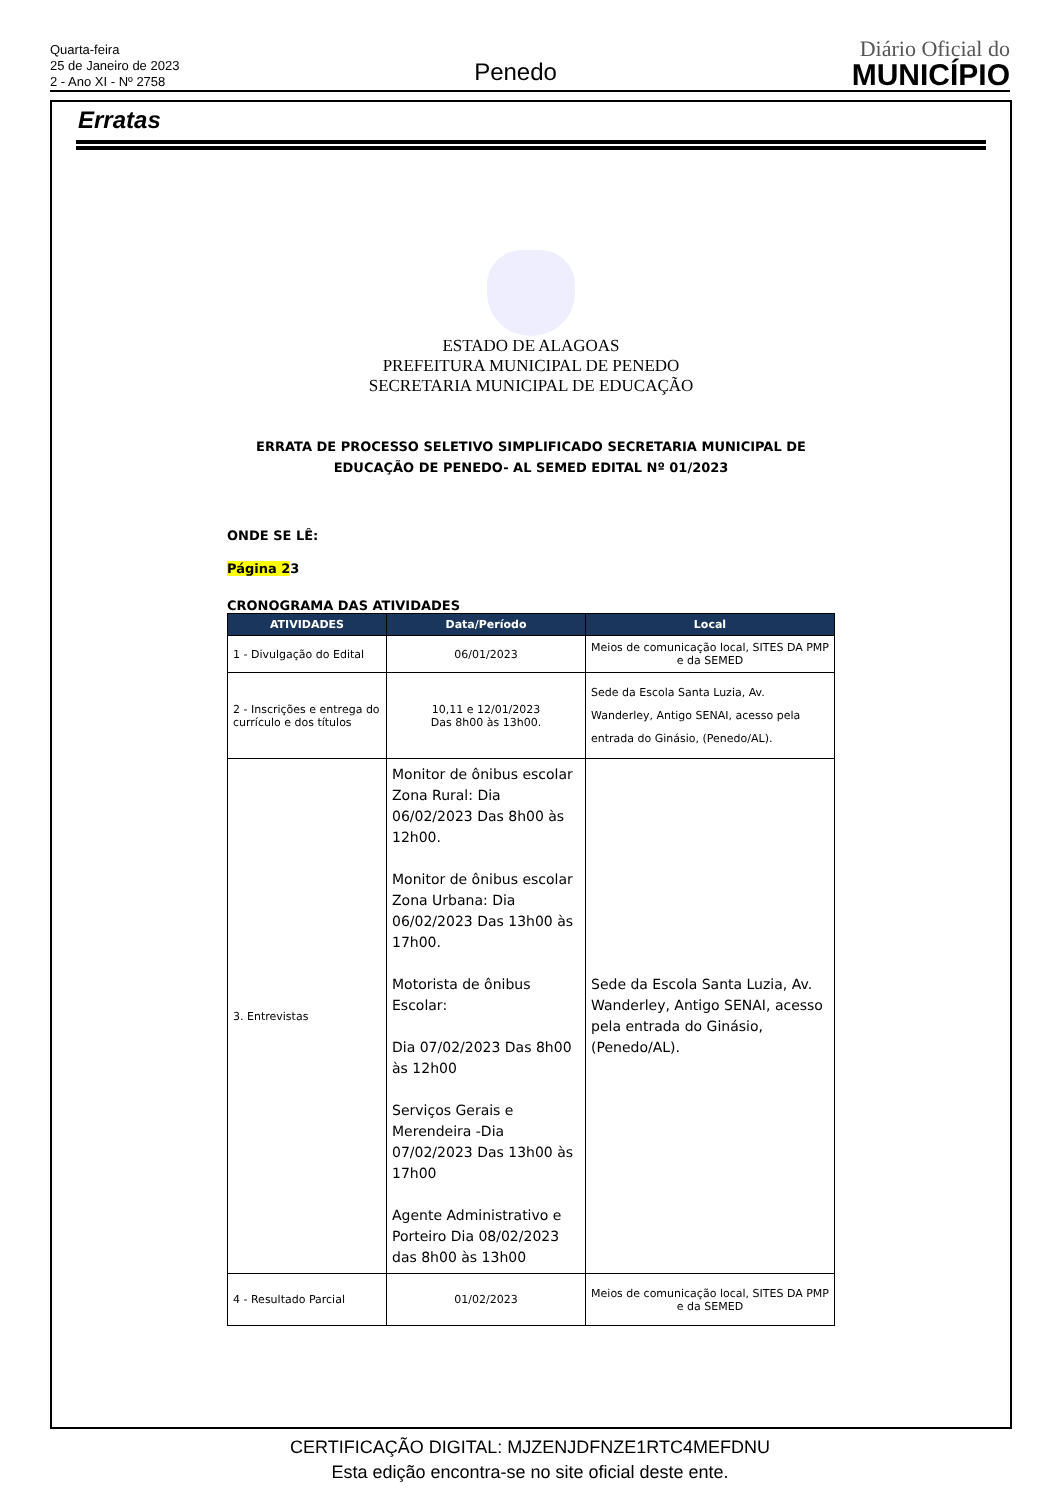Quarta-feira
25 de Janeiro de 2023
2 - Ano XI - Nº 2758
Penedo
Diário Oficial do
MUNICÍPIO
Erratas
ESTADO DE ALAGOAS
PREFEITURA MUNICIPAL DE PENEDO
SECRETARIA MUNICIPAL DE EDUCAÇÃO
ERRATA DE PROCESSO SELETIVO SIMPLIFICADO SECRETARIA MUNICIPAL DE EDUCAÇÃO DE PENEDO- AL SEMED EDITAL Nº 01/2023
ONDE SE LÊ:
Página 23
CRONOGRAMA DAS ATIVIDADES
| ATIVIDADES | Data/Período | Local |
| --- | --- | --- |
| 1 - Divulgação do Edital | 06/01/2023 | Meios de comunicação local, SITES DA PMP e da SEMED |
| 2 - Inscrições e entrega do currículo e dos títulos | 10,11 e 12/01/2023 Das 8h00 às 13h00. | Sede da Escola Santa Luzia, Av. Wanderley, Antigo SENAI, acesso pela entrada do Ginásio, (Penedo/AL). |
| 3. Entrevistas | Monitor de ônibus escolar Zona Rural: Dia 06/02/2023 Das 8h00 às 12h00. Monitor de ônibus escolar Zona Urbana: Dia 06/02/2023 Das 13h00 às 17h00. Motorista de ônibus Escolar: Dia 07/02/2023 Das 8h00 às 12h00 Serviços Gerais e Merendeira -Dia 07/02/2023 Das 13h00 às 17h00 Agente Administrativo e Porteiro Dia 08/02/2023 das 8h00 às 13h00 | Sede da Escola Santa Luzia, Av. Wanderley, Antigo SENAI, acesso pela entrada do Ginásio, (Penedo/AL). |
| 4 - Resultado Parcial | 01/02/2023 | Meios de comunicação local, SITES DA PMP e da SEMED |
CERTIFICAÇÃO DIGITAL: MJZENJDFNZE1RTC4MEFDNU
Esta edição encontra-se no site oficial deste ente.